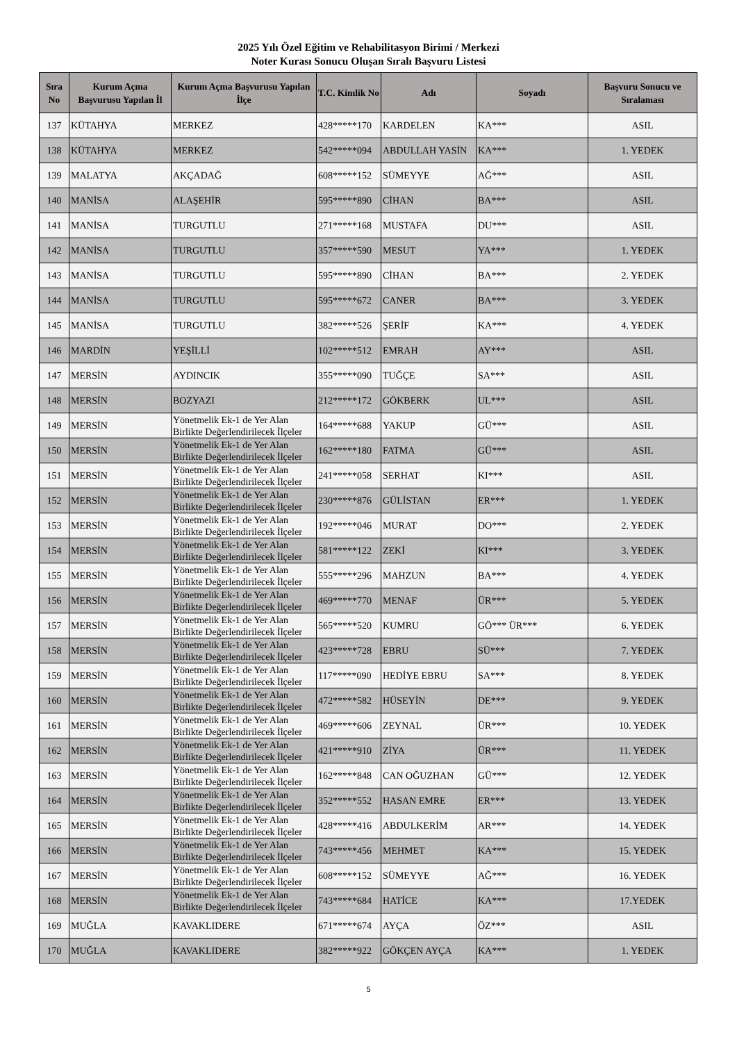2025 Yılı Özel Eğitim ve Rehabilitasyon Birimi / Merkezi
Noter Kurası Sonucu Oluşan Sıralı Başvuru Listesi
| Sıra No | Kurum Açma Başvurusu Yapılan İl | Kurum Açma Başvurusu Yapılan İlçe | T.C. Kimlik No | Adı | Soyadı | Başvuru Sonucu ve Sıralaması |
| --- | --- | --- | --- | --- | --- | --- |
| 137 | KÜTAHYA | MERKEZ | 428*****170 | KARDELEN | KA*** | ASIL |
| 138 | KÜTAHYA | MERKEZ | 542*****094 | ABDULLAH YASİN | KA*** | 1. YEDEK |
| 139 | MALATYA | AKÇADAĞ | 608*****152 | SÜMEYYE | AĞ*** | ASIL |
| 140 | MANİSA | ALAŞEHİR | 595*****890 | CİHAN | BA*** | ASIL |
| 141 | MANİSA | TURGUTLU | 271*****168 | MUSTAFA | DU*** | ASIL |
| 142 | MANİSA | TURGUTLU | 357*****590 | MESUT | YA*** | 1. YEDEK |
| 143 | MANİSA | TURGUTLU | 595*****890 | CİHAN | BA*** | 2. YEDEK |
| 144 | MANİSA | TURGUTLU | 595*****672 | CANER | BA*** | 3. YEDEK |
| 145 | MANİSA | TURGUTLU | 382*****526 | ŞERİF | KA*** | 4. YEDEK |
| 146 | MARDİN | YEŞİLLİ | 102*****512 | EMRAH | AY*** | ASIL |
| 147 | MERSİN | AYDINCIK | 355*****090 | TUĞÇE | SA*** | ASIL |
| 148 | MERSİN | BOZYAZI | 212*****172 | GÖKBERK | UL*** | ASIL |
| 149 | MERSİN | Yönetmelik Ek-1 de Yer Alan Birlikte Değerlendirilecek İlçeler | 164*****688 | YAKUP | GÜ*** | ASIL |
| 150 | MERSİN | Yönetmelik Ek-1 de Yer Alan Birlikte Değerlendirilecek İlçeler | 162*****180 | FATMA | GÜ*** | ASIL |
| 151 | MERSİN | Yönetmelik Ek-1 de Yer Alan Birlikte Değerlendirilecek İlçeler | 241*****058 | SERHAT | KI*** | ASIL |
| 152 | MERSİN | Yönetmelik Ek-1 de Yer Alan Birlikte Değerlendirilecek İlçeler | 230*****876 | GÜLİSTAN | ER*** | 1. YEDEK |
| 153 | MERSİN | Yönetmelik Ek-1 de Yer Alan Birlikte Değerlendirilecek İlçeler | 192*****046 | MURAT | DO*** | 2. YEDEK |
| 154 | MERSİN | Yönetmelik Ek-1 de Yer Alan Birlikte Değerlendirilecek İlçeler | 581*****122 | ZEKİ | KI*** | 3. YEDEK |
| 155 | MERSİN | Yönetmelik Ek-1 de Yer Alan Birlikte Değerlendirilecek İlçeler | 555*****296 | MAHZUN | BA*** | 4. YEDEK |
| 156 | MERSİN | Yönetmelik Ek-1 de Yer Alan Birlikte Değerlendirilecek İlçeler | 469*****770 | MENAF | ÜR*** | 5. YEDEK |
| 157 | MERSİN | Yönetmelik Ek-1 de Yer Alan Birlikte Değerlendirilecek İlçeler | 565*****520 | KUMRU | GÖ*** ÜR*** | 6. YEDEK |
| 158 | MERSİN | Yönetmelik Ek-1 de Yer Alan Birlikte Değerlendirilecek İlçeler | 423*****728 | EBRU | SÜ*** | 7. YEDEK |
| 159 | MERSİN | Yönetmelik Ek-1 de Yer Alan Birlikte Değerlendirilecek İlçeler | 117*****090 | HEDİYE EBRU | SA*** | 8. YEDEK |
| 160 | MERSİN | Yönetmelik Ek-1 de Yer Alan Birlikte Değerlendirilecek İlçeler | 472*****582 | HÜSEYİN | DE*** | 9. YEDEK |
| 161 | MERSİN | Yönetmelik Ek-1 de Yer Alan Birlikte Değerlendirilecek İlçeler | 469*****606 | ZEYNAL | ÜR*** | 10. YEDEK |
| 162 | MERSİN | Yönetmelik Ek-1 de Yer Alan Birlikte Değerlendirilecek İlçeler | 421*****910 | ZİYA | ÜR*** | 11. YEDEK |
| 163 | MERSİN | Yönetmelik Ek-1 de Yer Alan Birlikte Değerlendirilecek İlçeler | 162*****848 | CAN OĞUZHAN | GÜ*** | 12. YEDEK |
| 164 | MERSİN | Yönetmelik Ek-1 de Yer Alan Birlikte Değerlendirilecek İlçeler | 352*****552 | HASAN EMRE | ER*** | 13. YEDEK |
| 165 | MERSİN | Yönetmelik Ek-1 de Yer Alan Birlikte Değerlendirilecek İlçeler | 428*****416 | ABDULKERİM | AR*** | 14. YEDEK |
| 166 | MERSİN | Yönetmelik Ek-1 de Yer Alan Birlikte Değerlendirilecek İlçeler | 743*****456 | MEHMET | KA*** | 15. YEDEK |
| 167 | MERSİN | Yönetmelik Ek-1 de Yer Alan Birlikte Değerlendirilecek İlçeler | 608*****152 | SÜMEYYE | AĞ*** | 16. YEDEK |
| 168 | MERSİN | Yönetmelik Ek-1 de Yer Alan Birlikte Değerlendirilecek İlçeler | 743*****684 | HATİCE | KA*** | 17.YEDEK |
| 169 | MUĞLA | KAVAKLIDERE | 671*****674 | AYÇA | ÖZ*** | ASIL |
| 170 | MUĞLA | KAVAKLIDERE | 382*****922 | GÖKÇEN AYÇA | KA*** | 1. YEDEK |
5